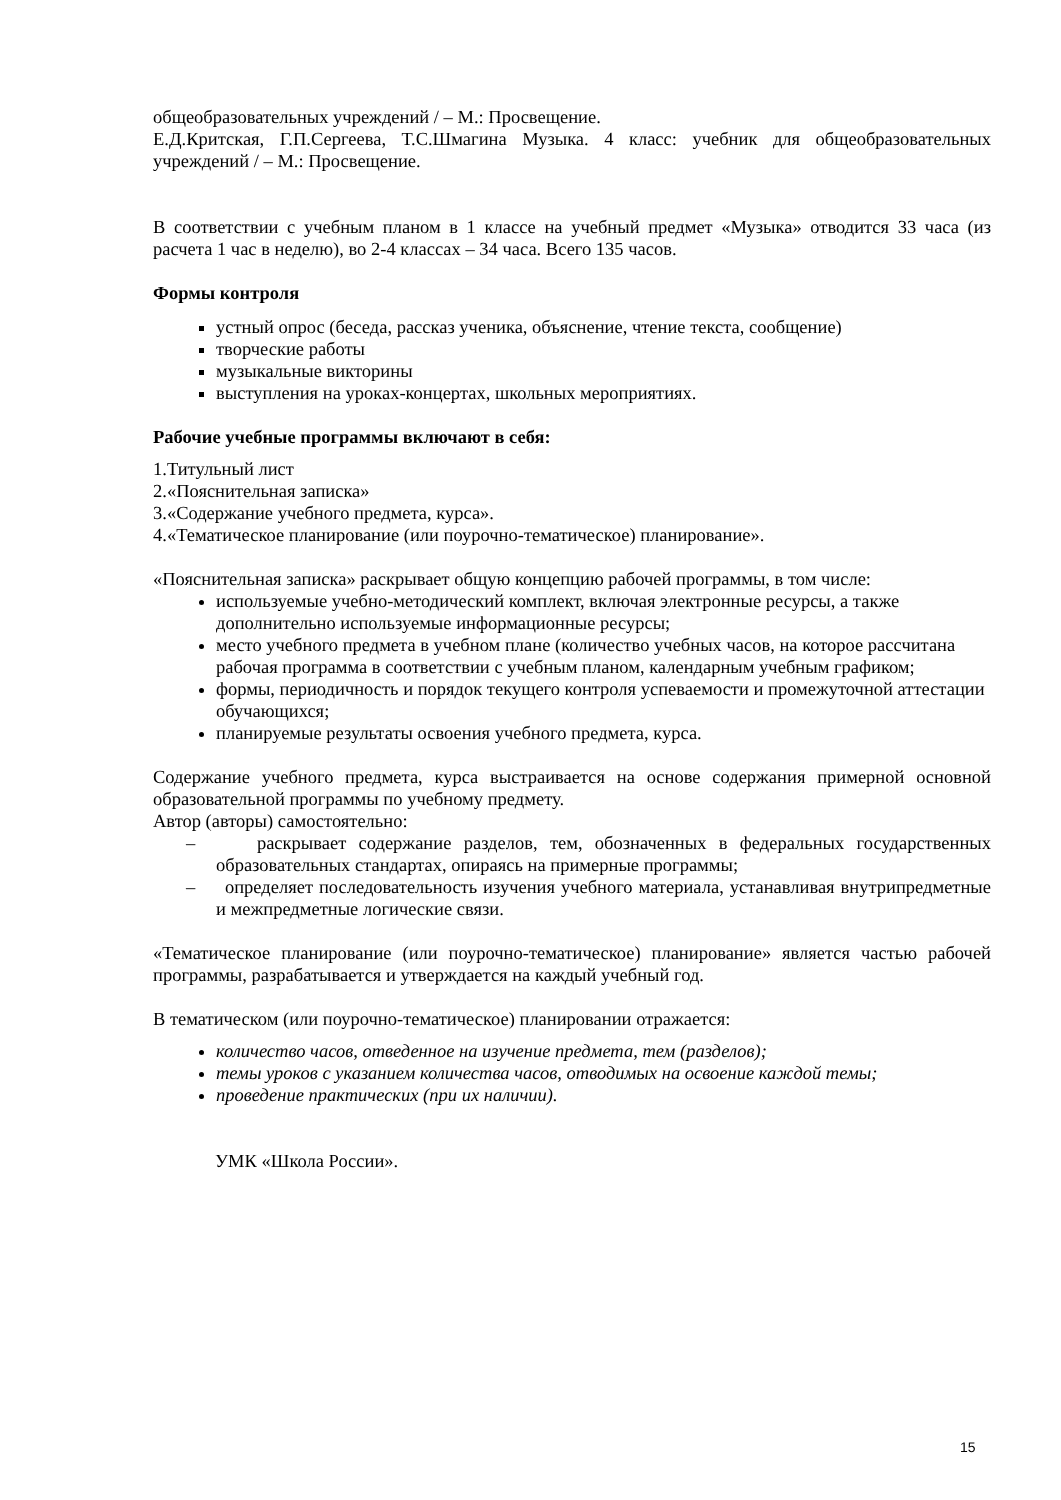общеобразовательных учреждений / – М.: Просвещение.
Е.Д.Критская, Г.П.Сергеева, Т.С.Шмагина Музыка. 4 класс: учебник для общеобразовательных учреждений / – М.: Просвещение.
В соответствии с учебным планом в 1 классе на учебный предмет «Музыка» отводится 33 часа (из расчета 1 час в неделю), во 2-4 классах – 34 часа. Всего 135 часов.
Формы контроля
устный опрос (беседа, рассказ ученика, объяснение, чтение текста, сообщение)
творческие работы
музыкальные викторины
выступления на уроках-концертах, школьных мероприятиях.
Рабочие учебные программы включают в себя:
1.Титульный лист
2.«Пояснительная записка»
3.«Содержание учебного предмета, курса».
4.«Тематическое планирование (или поурочно-тематическое) планирование».
«Пояснительная записка» раскрывает общую концепцию рабочей программы, в том числе:
используемые учебно-методический комплект, включая электронные ресурсы, а также дополнительно используемые информационные ресурсы;
место учебного предмета в учебном плане (количество учебных часов, на которое рассчитана рабочая программа в соответствии с учебным планом, календарным учебным графиком;
формы, периодичность и порядок текущего контроля успеваемости и промежуточной аттестации обучающихся;
планируемые результаты освоения учебного предмета, курса.
Содержание учебного предмета, курса выстраивается на основе содержания примерной основной образовательной программы по учебному предмету.
Автор (авторы) самостоятельно:
– раскрывает содержание разделов, тем, обозначенных в федеральных государственных образовательных стандартах, опираясь на примерные программы;
– определяет последовательность изучения учебного материала, устанавливая внутрипредметные и межпредметные логические связи.
«Тематическое планирование (или поурочно-тематическое) планирование» является частью рабочей программы, разрабатывается и утверждается на каждый учебный год.
В тематическом (или поурочно-тематическое) планировании отражается:
количество часов, отведенное на изучение предмета, тем (разделов);
темы уроков с указанием количества часов, отводимых на освоение каждой темы;
проведение практических (при их наличии).
УМК «Школа России».
15